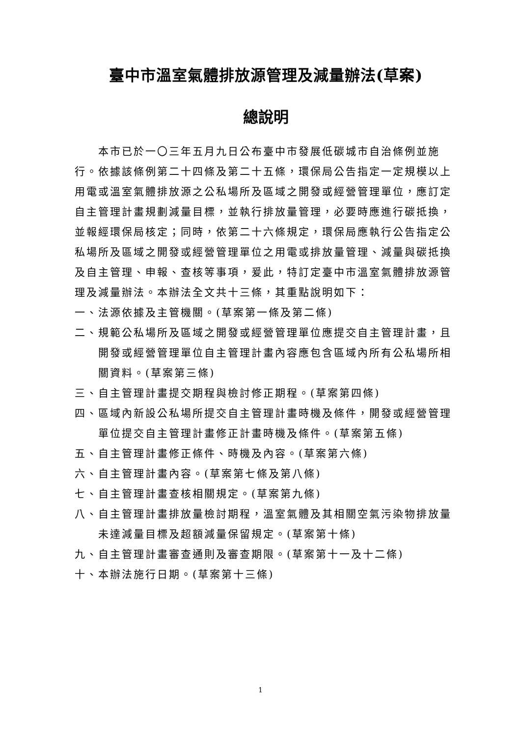臺中市溫室氣體排放源管理及減量辦法(草案)
總說明
本市已於一〇三年五月九日公布臺中市發展低碳城市自治條例並施行。依據該條例第二十四條及第二十五條，環保局公告指定一定規模以上用電或溫室氣體排放源之公私場所及區域之開發或經營管理單位，應訂定自主管理計畫規劃減量目標，並執行排放量管理，必要時應進行碳抵換，並報經環保局核定；同時，依第二十六條規定，環保局應執行公告指定公私場所及區域之開發或經營管理單位之用電或排放量管理、減量與碳抵換及自主管理、申報、查核等事項，爰此，特訂定臺中市溫室氣體排放源管理及減量辦法。本辦法全文共十三條，其重點說明如下：
一、法源依據及主管機關。(草案第一條及第二條)
二、規範公私場所及區域之開發或經營管理單位應提交自主管理計畫，且開發或經營管理單位自主管理計畫內容應包含區域內所有公私場所相關資料。(草案第三條)
三、自主管理計畫提交期程與檢討修正期程。(草案第四條)
四、區域內新設公私場所提交自主管理計畫時機及條件，開發或經營管理單位提交自主管理計畫修正計畫時機及條件。(草案第五條)
五、自主管理計畫修正條件、時機及內容。(草案第六條)
六、自主管理計畫內容。(草案第七條及第八條)
七、自主管理計畫查核相關規定。(草案第九條)
八、自主管理計畫排放量檢討期程，溫室氣體及其相關空氣污染物排放量未達減量目標及超額減量保留規定。(草案第十條)
九、自主管理計畫審查通則及審查期限。(草案第十一及十二條)
十、本辦法施行日期。(草案第十三條)
1